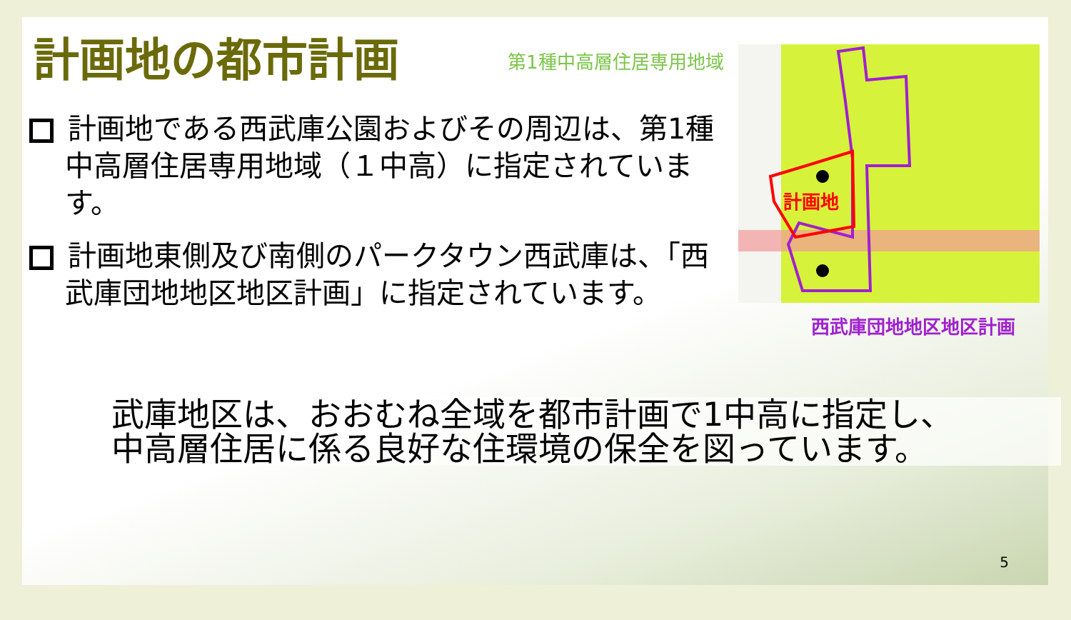計画地の都市計画 第1種中高層住居専用地域
計画地
西武庫団地地区地区計画
計画地である西武庫公園およびその周辺は、第1種中高層住居専用地域（１中高）に指定されています。
計画地東側及び南側のパークタウン西武庫は、「西武庫団地地区地区計画」に指定されています。
武庫地区は、おおむね全域を都市計画で1中高に指定し、
中高層住居に係る良好な住環境の保全を図っています。
5